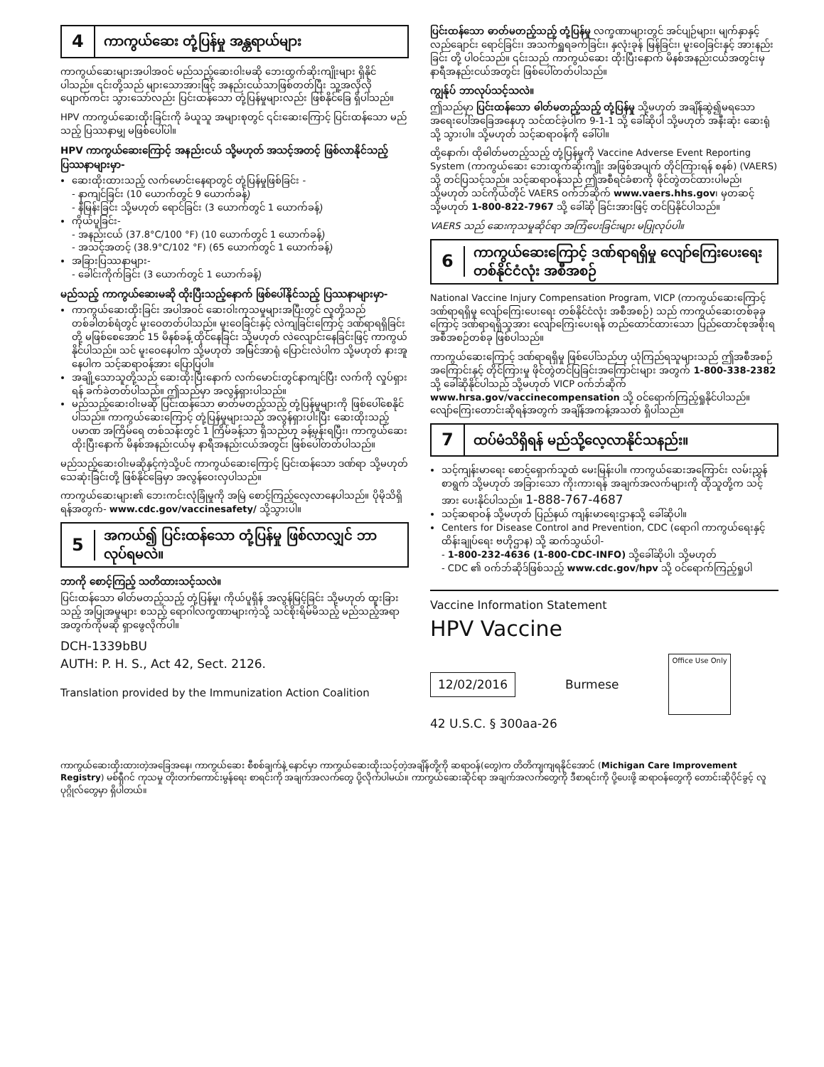4 ကာကွယ်ဆေး တုံ့ပြန်မှု အန္တရာယ်များ
ကာကွယ်ဆေးများအပါအဝင် မည်သည့်ဆေးဝါးမဆို ဘေးထွက်ဆိုးကျိုးများ ရှိနိုင်ပါသည်။ ၎င်းတို့သည် များသောအားဖြင့် အနည်းငယ်သာဖြစ်တတ်ပြီး သူ့အလိုလို ပျောက်ကင်း သွားသော်လည်း ပြင်းထန်သော တုံ့ပြန်မှုများလည်း ဖြစ်နိုင်ခြေ ရှိပါသည်။
HPV ကာကွယ်ဆေးထိုးခြင်းကို ခံယူသူ အများစုတွင် ၎င်းဆေးကြောင့် ပြင်းထန်သော မည်သည့် ပြဿနာမျှ မဖြစ်ပေါ်ပါ။
HPV ကာကွယ်ဆေးကြောင့် အနည်းငယ် သို့မဟုတ် အသင့်အတင့် ဖြစ်လာနိုင်သည့် ပြဿနာများမှာ-
ဆေးထိုးထားသည့် လက်မောင်းနေရာတွင် တုံ့ပြန်မှုဖြစ်ခြင်း -
- နာကျင်ခြင်း (10 ယောက်တွင် 9 ယောက်ခန့်)
- နီမြန်းခြင်း သို့မဟုတ် ရောင်ခြင်း (3 ယောက်တွင် 1 ယောက်ခန့်)
ကိုယ်ပူခြင်း-
- အနည်းငယ် (37.8°C/100 °F) (10 ယောက်တွင် 1 ယောက်ခန့်)
- အသင့်အတင့် (38.9°C/102 °F) (65 ယောက်တွင် 1 ယောက်ခန့်)
အခြားပြဿနာများ-
- ခေါင်းကိုက်ခြင်း (3 ယောက်တွင် 1 ယောက်ခန့်)
မည်သည့် ကာကွယ်ဆေးမဆို ထိုးပြီးသည့်နောက် ဖြစ်ပေါ်နိုင်သည့် ပြဿနာများမှာ-
ကာကွယ်ဆေးထိုးခြင်း အပါအဝင် ဆေးဝါးကုသမှုများအပြီးတွင် လူတို့သည် တစ်ခါတစ်ရံတွင် မူးဝေတတ်ပါသည်။ မူးဝေခြင်းနှင့် လဲကျခြင်းကြောင့် ဒဏ်ရာရရှိခြင်းတို့ မဖြစ်စေအောင် 15 မိနစ်ခန့် ထိုင်နေခြင်း သို့မဟုတ် လဲလျောင်းနေခြင်းဖြင့် ကာကွယ်နိုင်ပါသည်။ သင် မူးဝေနေပါက သို့မဟုတ် အမြင်အာရုံ ပြောင်းလဲပါက သို့မဟုတ် နားအူနေပါက သင့်ဆရာဝန်အား ပြောပြပါ။
အချို့သောသူတို့သည် ဆေးထိုးပြီးနောက် လက်မောင်းတွင်နာကျင်ပြီး လက်ကို လှုပ်ရှားရန် ခက်ခဲတတ်ပါသည်။ ဤသည်မှာ အလွန်ရှားပါသည်။
မည်သည့်ဆေးဝါးမဆို ပြင်းထန်သော ဓာတ်မတည့်သည့် တုံ့ပြန်မှုများကို ဖြစ်ပေါ်စေနိုင်ပါသည်။ ကာကွယ်ဆေးကြောင့် တုံ့ပြန်မှုများသည် အလွန်ရှားပါးပြီး ဆေးထိုးသည့် ပမာဏ အကြိမ်ရေ တစ်သန်းတွင် 1 ကြိမ်ခန့်သာ ရှိသည်ဟု ခန့်မှန်းရပြီး၊ ကာကွယ်ဆေး ထိုးပြီးနောက် မိနစ်အနည်းငယ်မှ နာရီအနည်းငယ်အတွင်း ဖြစ်ပေါ်တတ်ပါသည်။
မည်သည့်ဆေးဝါးမဆိုနှင့်ကဲ့သို့ပင် ကာကွယ်ဆေးကြောင့် ပြင်းထန်သော ဒဏ်ရာ သို့မဟုတ် သေဆုံးခြင်းတို့ ဖြစ်နိုင်ခြေမှာ အလွန်ဝေးလှပါသည်။
ကာကွယ်ဆေးများ၏ ဘေးကင်းလုံခြုံမှုကို အမြဲ စောင့်ကြည့်လေ့လာနေပါသည်။ ပိုမိုသိရှိရန်အတွက်- www.cdc.gov/vaccinesafety/ သို့သွားပါ။
5 အကယ်၍ ပြင်းထန်သော တုံ့ပြန်မှု ဖြစ်လာလျှင် ဘာလုပ်ရမလဲ။
ဘာကို စောင့်ကြည့် သတိထားသင့်သလဲ။
ပြင်းထန်သော ဓါတ်မတည့်သည့် တုံ့ပြန်မှု၊ ကိုယ်ပူရှိန် အလွန်မြင့်ခြင်း သို့မဟုတ် ထူးခြားသည့် အပြုအမူများ စသည့် ရောဂါလက္ခဏာများကဲ့သို့ သင်စိုးရိမ်မိသည့် မည်သည့်အရာအတွက်ကိုမဆို ရှာဖွေလိုက်ပါ။
DCH-1339bBU
AUTH: P. H. S., Act 42, Sect. 2126.
Translation provided by the Immunization Action Coalition
ပြင်းထန်သော ဓာတ်မတည့်သည့် တုံ့ပြန်မှု လက္ခဏာများတွင် အင်ပျဉ်များ၊ မျက်နှာနှင့် လည်ချောင်း ရောင်ခြင်း၊ အသက်ရှူရခက်ခြင်း၊ နှလုံးခုန် မြန်ခြင်း၊ မူးဝေခြင်းနှင့် အားနည်းခြင်း တို့ ပါဝင်သည်။ ၎င်းသည် ကာကွယ်ဆေး ထိုးပြီးနောက် မိနစ်အနည်းငယ်အတွင်းမှ နာရီအနည်းငယ်အတွင်း ဖြစ်ပေါ်တတ်ပါသည်။
ကျွန်ုပ် ဘာလုပ်သင့်သလဲ။
ဤသည်မှာ ပြင်းထန်သော ဓါတ်မတည့်သည့် တုံ့ပြန်မှု သို့မဟုတ် အချိန်ဆွဲ၍မရသော အရေးပေါ်အခြေအနေဟု သင်ထင်ခဲ့ပါက 9-1-1 သို့ ခေါ်ဆိုပါ သို့မဟုတ် အနီးဆုံး ဆေးရုံသို့ သွားပါ။ သို့မဟုတ် သင့်ဆရာဝန်ကို ခေါ်ပါ။
ထို့နောက်၊ ထိုဓါတ်မတည့်သည့် တုံ့ပြန်မှုကို Vaccine Adverse Event Reporting System (ကာကွယ်ဆေး ဘေးထွက်ဆိုးကျိုး အဖြစ်အပျက် တိုင်ကြားရန် စနစ်) (VAERS) သို့ တင်ပြသင့်သည်။ သင့်ဆရာဝန်သည် ဤအစီရင်ခံစာကို ဖိုင်တွဲတင်ထားပါမည်၊ သို့မဟုတ် သင်ကိုယ်တိုင် VAERS ဝက်ဘ်ဆိုက် www.vaers.hhs.gov၊ မှတဆင့် သို့မဟုတ် 1-800-822-7967 သို့ ခေါ်ဆို ခြင်းအားဖြင့် တင်ပြနိုင်ပါသည်။
VAERS သည် ဆေးကုသမှုဆိုင်ရာ အကြံပေးခြင်းများ မပြုလုပ်ပါ။
6 ကာကွယ်ဆေးကြောင့် ဒဏ်ရာရရှိမှု လျော်ကြေးပေးရေး တစ်နိုင်ငံလုံး အစီအစဉ်
National Vaccine Injury Compensation Program, VICP (ကာကွယ်ဆေးကြောင့် ဒဏ်ရာရရှိမှု လျော်ကြေးပေးရေး တစ်နိုင်ငံလုံး အစီအစဉ်) သည် ကာကွယ်ဆေးတစ်ခုခုကြောင့် ဒဏ်ရာရရှိသူအား လျော်ကြေးပေးရန် တည်ထောင်ထားသော ပြည်ထောင်စုအစိုးရ အစီအစဉ်တစ်ခု ဖြစ်ပါသည်။
ကာကွယ်ဆေးကြောင့် ဒဏ်ရာရရှိမှု ဖြစ်ပေါ်သည်ဟု ယုံကြည်ရသူများသည် ဤအစီအစဉ်အကြောင်းနှင့် တိုင်ကြားမှု ဖိုင်တွဲတင်ပြခြင်းအကြောင်းများ အတွက် 1-800-338-2382 သို့ ခေါ်ဆိုနိုင်ပါသည် သို့မဟုတ် VICP ဝက်ဘ်ဆိုက် www.hrsa.gov/vaccinecompensation သို့ ဝင်ရောက်ကြည့်ရှုနိုင်ပါသည်။ လျော်ကြေးတောင်းဆိုရန်အတွက် အချိန်အကန့်အသတ် ရှိပါသည်။
7 ထပ်မံသိရှိရန် မည်သို့လေ့လာနိုင်သနည်း။
သင့်ကျန်းမာရေး စောင့်ရှောက်သူထံ မေးမြန်းပါ။ ကာကွယ်ဆေးအကြောင်း လမ်းညွှန်စာရွက် သို့မဟုတ် အခြားသော ကိုးကားရန် အချက်အလက်များကို ထိုသူတို့က သင့်အား ပေးနိုင်ပါသည်။ 1-888-767-4687
သင့်ဆရာဝန် သို့မဟုတ် ပြည်နယ် ကျန်းမာရေးဌာနသို့ ခေါ်ဆိုပါ။
Centers for Disease Control and Prevention, CDC (ရောဂါ ကာကွယ်ရေးနှင့် ထိန်းချုပ်ရေး ဗဟိုဌာန) သို့ ဆက်သွယ်ပါ-
- 1-800-232-4636 (1-800-CDC-INFO) သို့ခေါ်ဆိုပါ၊ သို့မဟုတ်
- CDC ၏ ဝက်ဘ်ဆိုဒ်ဖြစ်သည့် www.cdc.gov/hpv သို့ ဝင်ရောက်ကြည့်ရှုပါ
Vaccine Information Statement
HPV Vaccine
12/02/2016 Burmese Office Use Only
42 U.S.C. § 300aa-26
ကာကွယ်ဆေးထိုးထားတဲ့အခြေအနေ၊ ကာကွယ်ဆေး စီစစ်ချက်နဲ့ နောင်မှာ ကာကွယ်ဆေးထိုးသင့်တဲ့အချိန်တို့ကို ဆရာဝန်(တွေ)က တိတိကျကျရနိုင်အောင် (Michigan Care Improvement Registry) မစ်ရှီဂင် ကုသမှု တိုးတက်ကောင်းမွန်ရေး စာရင်းကို အချက်အလက်တွေ ပို့လိုက်ပါမယ်။ ကာကွယ်ဆေးဆိုင်ရာ အချက်အလက်တွေကို ဒီစာရင်းကို ပို့ပေးဖို့ ဆရာဝန်တွေကို တောင်းဆိုပိုင်ခွင့် လူပုဂ္ဂိုလ်တွေမှာ ရှိပါတယ်။